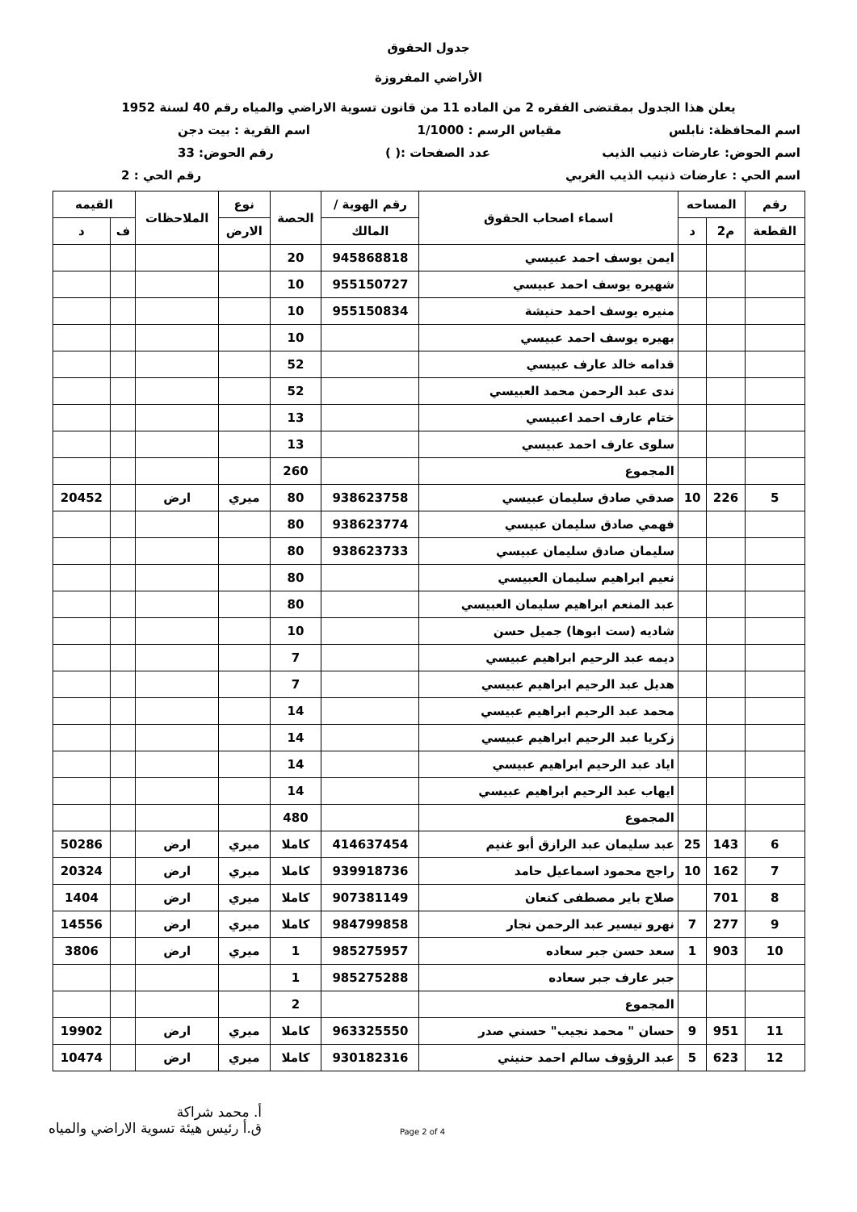جدول الحقوق
الأراضي المفروزة
يعلن هذا الجدول بمقتضى الفقره 2 من الماده 11 من قانون تسوية الاراضي والمياه رقم 40 لسنة 1952
اسم المحافظة: نابلس مقياس الرسم : 1/1000 اسم القرية : بيت دجن
اسم الحوض: عارضات ذنيب الذيب عدد الصفحات :( ) رقم الحوض: 33
اسم الحي : عارضات ذنيب الذيب الغربي رقم الحي : 2
| رقم | المساحه | | اسماء اصحاب الحقوق | رقم الهوية / | الحصة | نوع | الملاحظات | القيمه | |
| --- | --- | --- | --- | --- | --- | --- | --- | --- | --- |
| القطعة | م2 | د | | المالك | | الارض | | ف | د |
| | | | ايمن يوسف احمد عبيسي | 945868818 | 20 | | | | |
| | | | شهيره يوسف احمد عبيسي | 955150727 | 10 | | | | |
| | | | منيره يوسف احمد حنيشة | 955150834 | 10 | | | | |
| | | | بهيره يوسف احمد عبيسي | | 10 | | | | |
| | | | قدامه خالد عارف عبيسي | | 52 | | | | |
| | | | ندى عبد الرحمن محمد العبيسي | | 52 | | | | |
| | | | ختام عارف احمد اعبيسي | | 13 | | | | |
| | | | سلوى عارف احمد عبيسي | | 13 | | | | |
| | | | المجموع | | 260 | | | | |
| 5 | 226 | 10 | صدقي صادق سليمان عبيسي | 938623758 | 80 | ميري | ارض | | 20452 |
| | | | فهمي صادق سليمان عبيسي | 938623774 | 80 | | | | |
| | | | سليمان صادق سليمان عبيسي | 938623733 | 80 | | | | |
| | | | نعيم ابراهيم سليمان العبيسي | | 80 | | | | |
| | | | عبد المنعم ابراهيم سليمان العبيسي | | 80 | | | | |
| | | | شاديه (ست ابوها) جميل حسن | | 10 | | | | |
| | | | ديمه عبد الرحيم ابراهيم عبيسي | | 7 | | | | |
| | | | هديل عبد الرحيم ابراهيم عبيسي | | 7 | | | | |
| | | | محمد عبد الرحيم ابراهيم عبيسي | | 14 | | | | |
| | | | زكريا عبد الرحيم ابراهيم عبيسي | | 14 | | | | |
| | | | اياد عبد الرحيم ابراهيم عبيسي | | 14 | | | | |
| | | | ايهاب عبد الرحيم ابراهيم عبيسي | | 14 | | | | |
| | | | المجموع | | 480 | | | | |
| 6 | 143 | 25 | عبد سليمان عبد الرازق أبو غنيم | 414637454 | كاملا | ميري | ارض | | 50286 |
| 7 | 162 | 10 | راجح محمود اسماعيل حامد | 939918736 | كاملا | ميري | ارض | | 20324 |
| 8 | 701 | | صلاح باير مصطفى كنعان | 907381149 | كاملا | ميري | ارض | | 1404 |
| 9 | 277 | 7 | نهرو تيسير عبد الرحمن نجار | 984799858 | كاملا | ميري | ارض | | 14556 |
| 10 | 903 | 1 | سعد حسن جبر سعاده | 985275957 | 1 | ميري | ارض | | 3806 |
| | | | جبر عارف جبر سعاده | 985275288 | 1 | | | | |
| | | | المجموع | | 2 | | | | |
| 11 | 951 | 9 | حسان " محمد نجيب" حسني صدر | 963325550 | كاملا | ميري | ارض | | 19902 |
| 12 | 623 | 5 | عبد الرؤوف سالم احمد حنيني | 930182316 | كاملا | ميري | ارض | | 10474 |
أ. محمد شراكة
ق.أ رئيس هيئة تسوية الاراضي والمياه
Page 2 of 4